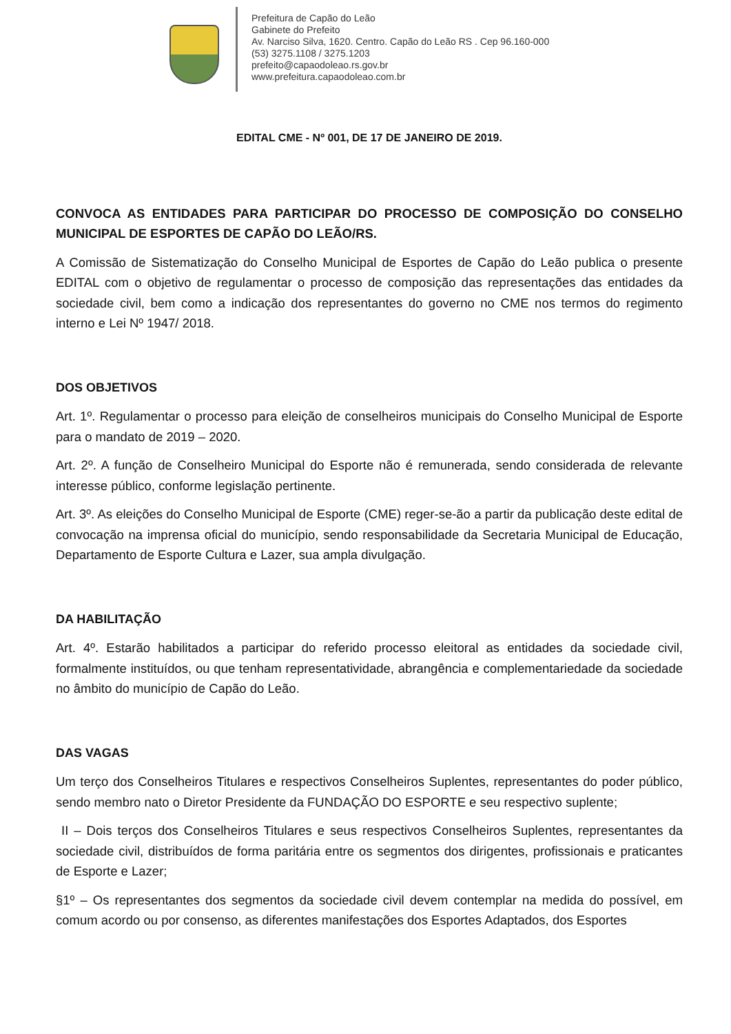Prefeitura de Capão do Leão
Gabinete do Prefeito
Av. Narciso Silva, 1620. Centro. Capão do Leão RS . Cep 96.160-000
(53) 3275.1108 / 3275.1203
prefeito@capaodoleao.rs.gov.br
www.prefeitura.capaodoleao.com.br
EDITAL CME - Nº 001, DE 17 DE JANEIRO DE 2019.
CONVOCA AS ENTIDADES PARA PARTICIPAR DO PROCESSO DE COMPOSIÇÃO DO CONSELHO MUNICIPAL DE ESPORTES DE CAPÃO DO LEÃO/RS.
A Comissão de Sistematização do Conselho Municipal de Esportes de Capão do Leão publica o presente EDITAL com o objetivo de regulamentar o processo de composição das representações das entidades da sociedade civil, bem como a indicação dos representantes do governo no CME nos termos do regimento interno e Lei Nº 1947/ 2018.
DOS OBJETIVOS
Art. 1º. Regulamentar o processo para eleição de conselheiros municipais do Conselho Municipal de Esporte para o mandato de 2019 – 2020.
Art. 2º. A função de Conselheiro Municipal do Esporte não é remunerada, sendo considerada de relevante interesse público, conforme legislação pertinente.
Art. 3º. As eleições do Conselho Municipal de Esporte (CME) reger-se-ão a partir da publicação deste edital de convocação na imprensa oficial do município, sendo responsabilidade da Secretaria Municipal de Educação, Departamento de Esporte Cultura e Lazer, sua ampla divulgação.
DA HABILITAÇÃO
Art. 4º. Estarão habilitados a participar do referido processo eleitoral as entidades da sociedade civil, formalmente instituídos, ou que tenham representatividade, abrangência e complementariedade da sociedade no âmbito do município de Capão do Leão.
DAS VAGAS
Um terço dos Conselheiros Titulares e respectivos Conselheiros Suplentes, representantes do poder público, sendo membro nato o Diretor Presidente da FUNDAÇÃO DO ESPORTE e seu respectivo suplente;
II – Dois terços dos Conselheiros Titulares e seus respectivos Conselheiros Suplentes, representantes da sociedade civil, distribuídos de forma paritária entre os segmentos dos dirigentes, profissionais e praticantes de Esporte e Lazer;
§1º – Os representantes dos segmentos da sociedade civil devem contemplar na medida do possível, em comum acordo ou por consenso, as diferentes manifestações dos Esportes Adaptados, dos Esportes